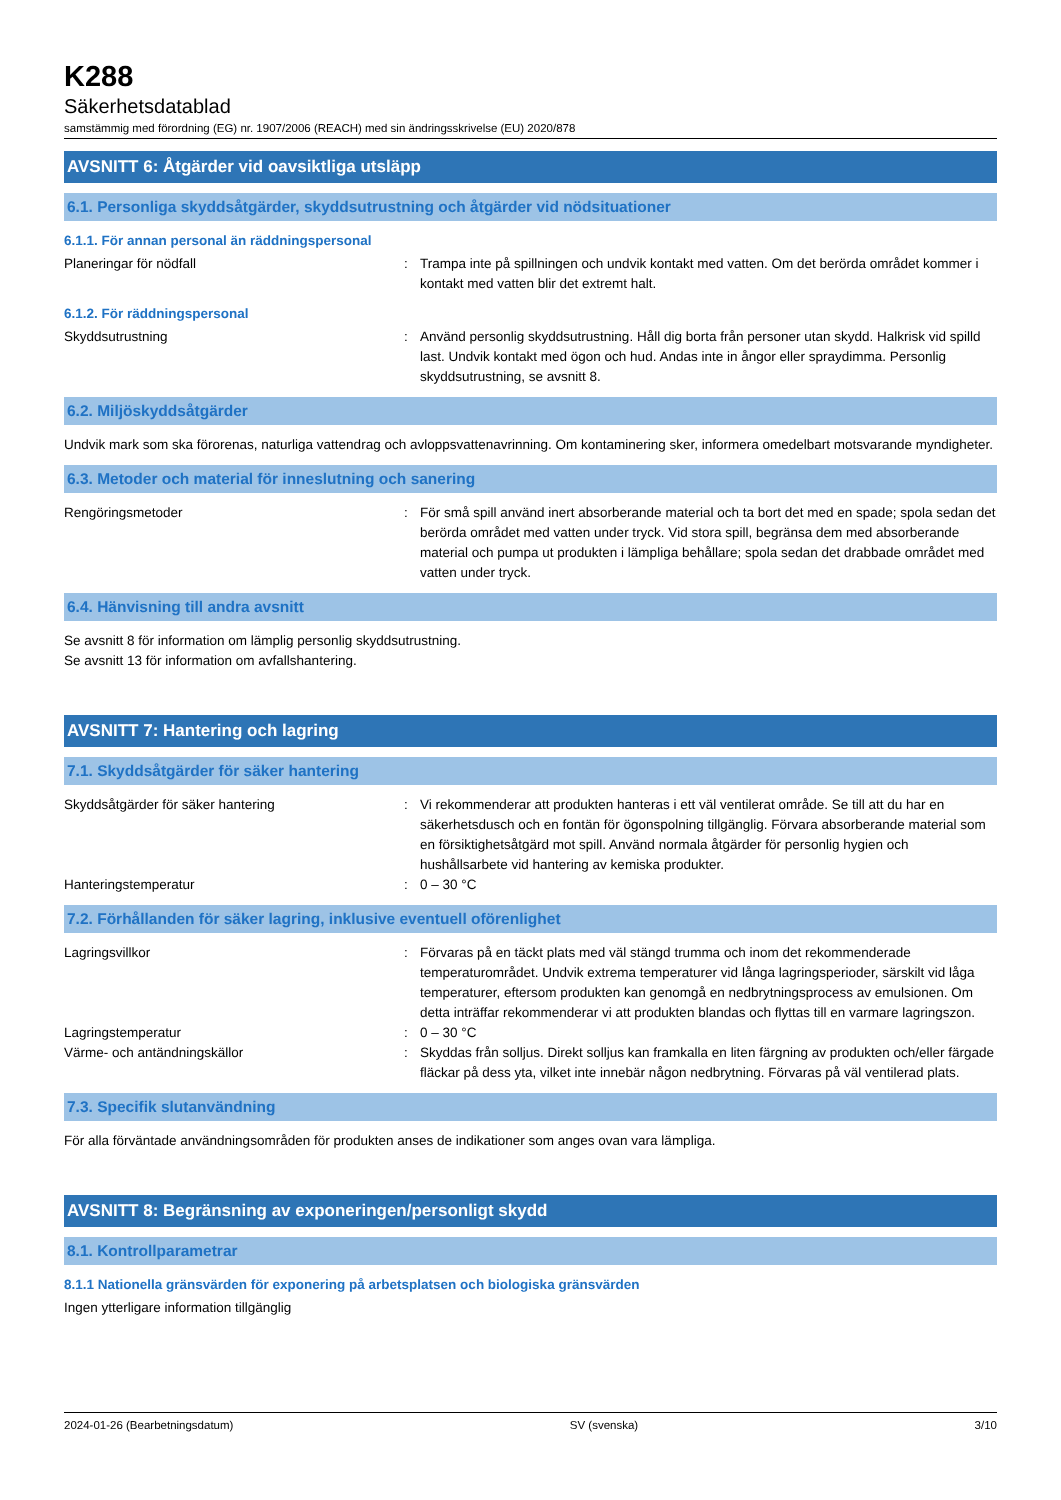K288
Säkerhetsdatablad
samstämmig med förordning (EG) nr. 1907/2006 (REACH) med sin ändringsskrivelse (EU) 2020/878
AVSNITT 6: Åtgärder vid oavsiktliga utsläpp
6.1. Personliga skyddsåtgärder, skyddsutrustning och åtgärder vid nödsituationer
6.1.1. För annan personal än räddningspersonal
Planeringar för nödfall : Trampa inte på spillningen och undvik kontakt med vatten. Om det berörda området kommer i kontakt med vatten blir det extremt halt.
6.1.2. För räddningspersonal
Skyddsutrustning : Använd personlig skyddsutrustning. Håll dig borta från personer utan skydd. Halkrisk vid spilld last. Undvik kontakt med ögon och hud. Andas inte in ångor eller spraydimma. Personlig skyddsutrustning, se avsnitt 8.
6.2. Miljöskyddsåtgärder
Undvik mark som ska förorenas, naturliga vattendrag och avloppsvattenavrinning. Om kontaminering sker, informera omedelbart motsvarande myndigheter.
6.3. Metoder och material för inneslutning och sanering
Rengöringsmetoder : För små spill använd inert absorberande material och ta bort det med en spade; spola sedan det berörda området med vatten under tryck. Vid stora spill, begränsa dem med absorberande material och pumpa ut produkten i lämpliga behållare; spola sedan det drabbade området med vatten under tryck.
6.4. Hänvisning till andra avsnitt
Se avsnitt 8 för information om lämplig personlig skyddsutrustning.
Se avsnitt 13 för information om avfallshantering.
AVSNITT 7: Hantering och lagring
7.1. Skyddsåtgärder för säker hantering
Skyddsåtgärder för säker hantering : Vi rekommenderar att produkten hanteras i ett väl ventilerat område. Se till att du har en säkerhetsdusch och en fontän för ögonspolning tillgänglig. Förvara absorberande material som en försiktighetsåtgärd mot spill. Använd normala åtgärder för personlig hygien och hushållsarbete vid hantering av kemiska produkter.
Hanteringstemperatur : 0 – 30 °C
7.2. Förhållanden för säker lagring, inklusive eventuell oförenlighet
Lagringsvillkor : Förvaras på en täckt plats med väl stängd trumma och inom det rekommenderade temperaturområdet. Undvik extrema temperaturer vid långa lagringsperioder, särskilt vid låga temperaturer, eftersom produkten kan genomgå en nedbrytningsprocess av emulsionen. Om detta inträffar rekommenderar vi att produkten blandas och flyttas till en varmare lagringszon.
Lagringstemperatur : 0 – 30 °C
Värme- och antändningskällor : Skyddas från solljus. Direkt solljus kan framkalla en liten färgning av produkten och/eller färgade fläckar på dess yta, vilket inte innebär någon nedbrytning. Förvaras på väl ventilerad plats.
7.3. Specifik slutanvändning
För alla förväntade användningsområden för produkten anses de indikationer som anges ovan vara lämpliga.
AVSNITT 8: Begränsning av exponeringen/personligt skydd
8.1. Kontrollparametrar
8.1.1 Nationella gränsvärden för exponering på arbetsplatsen och biologiska gränsvärden
Ingen ytterligare information tillgänglig
2024-01-26 (Bearbetningsdatum) SV (svenska) 3/10